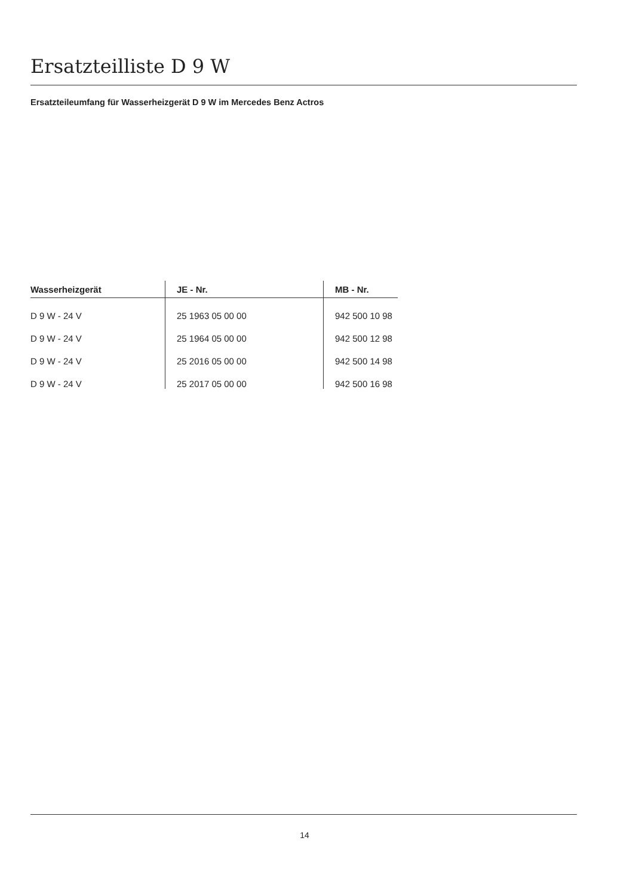Ersatzteilliste D 9 W
Ersatzteileumfang für Wasserheizgerät D 9 W im Mercedes Benz Actros
| Wasserheizgerät | JE - Nr. | MB - Nr. |
| --- | --- | --- |
| D 9 W - 24 V | 25 1963 05 00 00 | 942 500 10 98 |
| D 9 W - 24 V | 25 1964 05 00 00 | 942 500 12 98 |
| D 9 W - 24 V | 25 2016 05 00 00 | 942 500 14 98 |
| D 9 W - 24 V | 25 2017 05 00 00 | 942 500 16 98 |
14